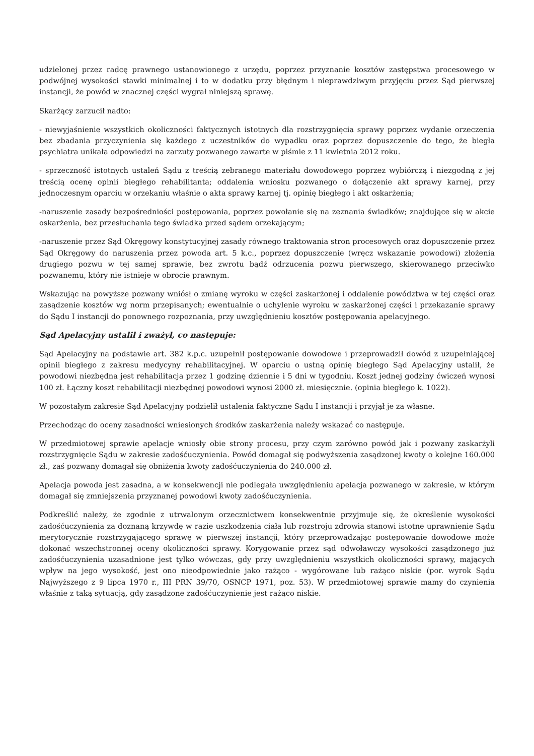udzielonej przez radcę prawnego ustanowionego z urzędu, poprzez przyznanie kosztów zastępstwa procesowego w podwójnej wysokości stawki minimalnej i to w dodatku przy błędnym i nieprawdziwym przyjęciu przez Sąd pierwszej instancji, że powód w znacznej części wygrał niniejszą sprawę.
Skarżący zarzucił nadto:
- niewyjaśnienie wszystkich okoliczności faktycznych istotnych dla rozstrzygnięcia sprawy poprzez wydanie orzeczenia bez zbadania przyczynienia się każdego z uczestników do wypadku oraz poprzez dopuszczenie do tego, że biegła psychiatra unikała odpowiedzi na zarzuty pozwanego zawarte w piśmie z 11 kwietnia 2012 roku.
- sprzeczność istotnych ustaleń Sądu z treścią zebranego materiału dowodowego poprzez wybiórczą i niezgodną z jej treścią ocenę opinii biegłego rehabilitanta; oddalenia wniosku pozwanego o dołączenie akt sprawy karnej, przy jednoczesnym oparciu w orzekaniu właśnie o akta sprawy karnej tj. opinię biegłego i akt oskarżenia;
-naruszenie zasady bezpośredniości postępowania, poprzez powołanie się na zeznania świadków; znajdujące się w akcie oskarżenia, bez przesłuchania tego świadka przed sądem orzekającym;
-naruszenie przez Sąd Okręgowy konstytucyjnej zasady równego traktowania stron procesowych oraz dopuszczenie przez Sąd Okręgowy do naruszenia przez powoda art. 5 k.c., poprzez dopuszczenie (wręcz wskazanie powodowi) złożenia drugiego pozwu w tej samej sprawie, bez zwrotu bądź odrzucenia pozwu pierwszego, skierowanego przeciwko pozwanemu, który nie istnieje w obrocie prawnym.
Wskazując na powyższe pozwany wniósł o zmianę wyroku w części zaskarżonej i oddalenie powództwa w tej części oraz zasądzenie kosztów wg norm przepisanych; ewentualnie o uchylenie wyroku w zaskarżonej części i przekazanie sprawy do Sądu I instancji do ponownego rozpoznania, przy uwzględnieniu kosztów postępowania apelacyjnego.
Sąd Apelacyjny ustalił i zważył, co następuje:
Sąd Apelacyjny na podstawie art. 382 k.p.c. uzupełnił postępowanie dowodowe i przeprowadził dowód z uzupełniającej opinii biegłego z zakresu medycyny rehabilitacyjnej. W oparciu o ustną opinię biegłego Sąd Apelacyjny ustalił, że powodowi niezbędna jest rehabilitacja przez 1 godzinę dziennie i 5 dni w tygodniu. Koszt jednej godziny ćwiczeń wynosi 100 zł. Łączny koszt rehabilitacji niezbędnej powodowi wynosi 2000 zł. miesięcznie. (opinia biegłego k. 1022).
W pozostałym zakresie Sąd Apelacyjny podzielił ustalenia faktyczne Sądu I instancji i przyjął je za własne.
Przechodząc do oceny zasadności wniesionych środków zaskarżenia należy wskazać co następuje.
W przedmiotowej sprawie apelacje wniosły obie strony procesu, przy czym zarówno powód jak i pozwany zaskarżyli rozstrzygnięcie Sądu w zakresie zadośćuczynienia. Powód domagał się podwyższenia zasądzonej kwoty o kolejne 160.000 zł., zaś pozwany domagał się obniżenia kwoty zadośćuczynienia do 240.000 zł.
Apelacja powoda jest zasadna, a w konsekwencji nie podlegała uwzględnieniu apelacja pozwanego w zakresie, w którym domagał się zmniejszenia przyznanej powodowi kwoty zadośćuczynienia.
Podkreślić należy, że zgodnie z utrwalonym orzecznictwem konsekwentnie przyjmuje się, że określenie wysokości zadośćuczynienia za doznaną krzywdę w razie uszkodzenia ciała lub rozstroju zdrowia stanowi istotne uprawnienie Sądu merytorycznie rozstrzygającego sprawę w pierwszej instancji, który przeprowadzając postępowanie dowodowe może dokonać wszechstronnej oceny okoliczności sprawy. Korygowanie przez sąd odwoławczy wysokości zasądzonego już zadośćuczynienia uzasadnione jest tylko wówczas, gdy przy uwzględnieniu wszystkich okoliczności sprawy, mających wpływ na jego wysokość, jest ono nieodpowiednie jako rażąco - wygórowane lub rażąco niskie (por. wyrok Sądu Najwyższego z 9 lipca 1970 r., III PRN 39/70, OSNCP 1971, poz. 53). W przedmiotowej sprawie mamy do czynienia właśnie z taką sytuacją, gdy zasądzone zadośćuczynienie jest rażąco niskie.